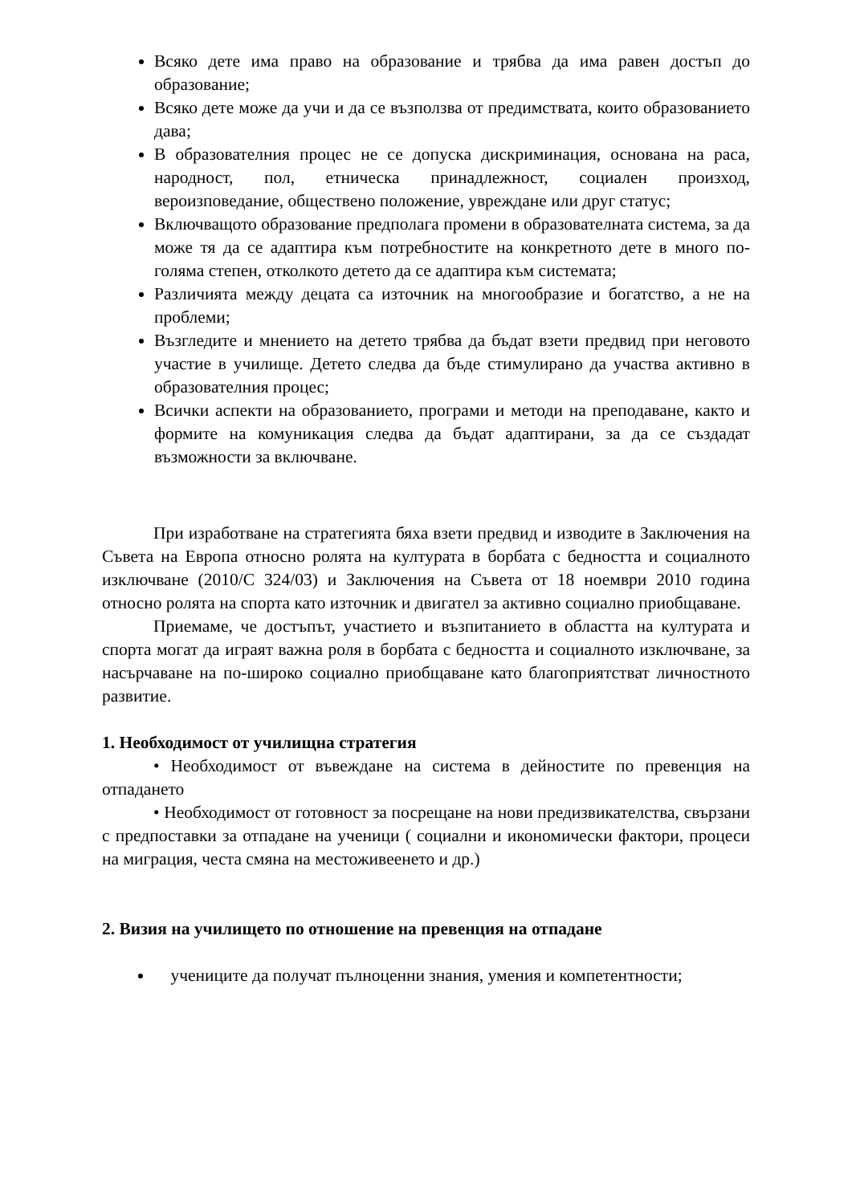Всяко дете има право на образование и трябва да има равен достъп до образование;
Всяко дете може да учи и да се възползва от предимствата, които образованието дава;
В образователния процес не се допуска дискриминация, основана на раса, народност, пол, етническа принадлежност, социален произход, вероизповедание, обществено положение, увреждане или друг статус;
Включващото образование предполага промени в образователната система, за да може тя да се адаптира към потребностите на конкретното дете в много по-голяма степен, отколкото детето да се адаптира към системата;
Различията между децата са източник на многообразие и богатство, а не на проблеми;
Възгледите и мнението на детето трябва да бъдат взети предвид при неговото участие в училище. Детето следва да бъде стимулирано да участва активно в образователния процес;
Всички аспекти на образованието, програми и методи на преподаване, както и формите на комуникация следва да бъдат адаптирани, за да се създадат възможности за включване.
При изработване на стратегията бяха взети предвид и изводите в Заключения на Съвета на Европа относно ролята на културата в борбата с бедността и социалното изключване (2010/C 324/03) и Заключения на Съвета от 18 ноември 2010 година относно ролята на спорта като източник и двигател за активно социално приобщаване.
Приемаме, че достъпът, участието и възпитанието в областта на културата и спорта могат да играят важна роля в борбата с бедността и социалното изключване, за насърчаване на по-широко социално приобщаване като благоприятстват личностното развитие.
1. Необходимост от училищна стратегия
• Необходимост от въвеждане на система в дейностите по превенция на отпадането
• Необходимост от готовност за посрещане на нови предизвикателства, свързани с предпоставки за отпадане на ученици ( социални и икономически фактори, процеси на миграция, честа смяна на местоживеенето и др.)
2. Визия на училището по отношение на превенция на отпадане
учениците да получат пълноценни знания, умения и компетентности;